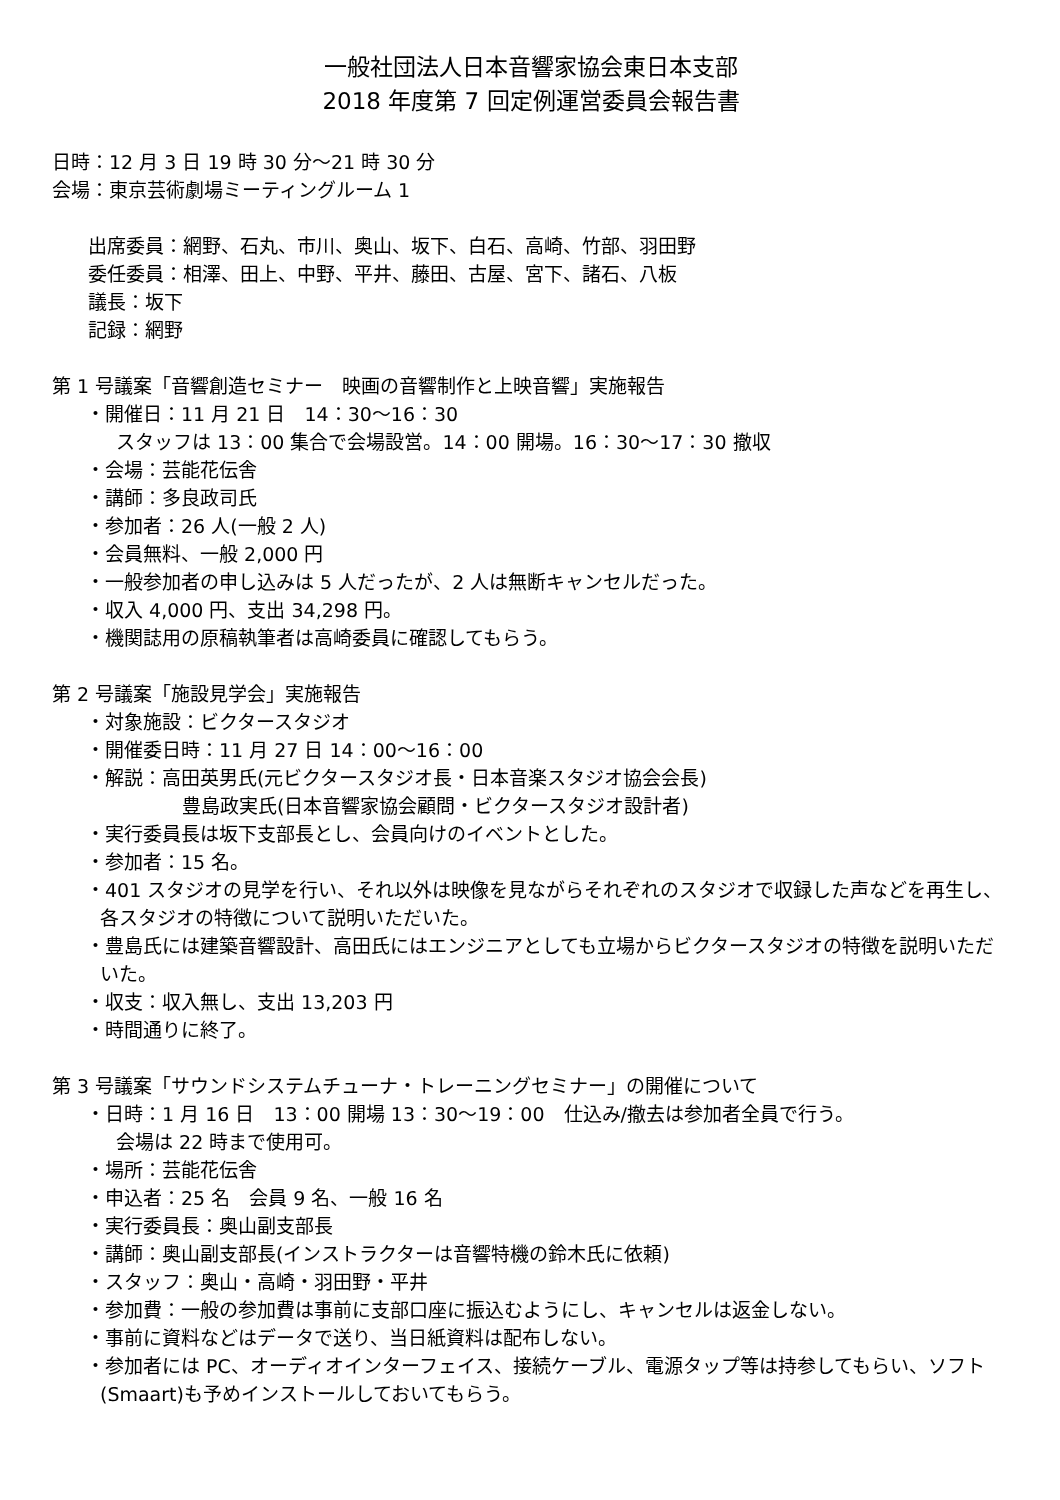一般社団法人日本音響家協会東日本支部
2018 年度第 7 回定例運営委員会報告書
日時：12 月 3 日 19 時 30 分～21 時 30 分
会場：東京芸術劇場ミーティングルーム 1
出席委員：網野、石丸、市川、奥山、坂下、白石、高崎、竹部、羽田野
委任委員：相澤、田上、中野、平井、藤田、古屋、宮下、諸石、八板
議長：坂下
記録：網野
第 1 号議案「音響創造セミナー　映画の音響制作と上映音響」実施報告
・開催日：11 月 21 日　14：30～16：30
スタッフは 13：00 集合で会場設営。14：00 開場。16：30～17：30 撤収
・会場：芸能花伝舎
・講師：多良政司氏
・参加者：26 人(一般 2 人)
・会員無料、一般 2,000 円
・一般参加者の申し込みは 5 人だったが、2 人は無断キャンセルだった。
・収入 4,000 円、支出 34,298 円。
・機関誌用の原稿執筆者は高崎委員に確認してもらう。
第 2 号議案「施設見学会」実施報告
・対象施設：ビクタースタジオ
・開催委日時：11 月 27 日 14：00～16：00
・解説：高田英男氏(元ビクタースタジオ長・日本音楽スタジオ協会会長)
豊島政実氏(日本音響家協会顧問・ビクタースタジオ設計者)
・実行委員長は坂下支部長とし、会員向けのイベントとした。
・参加者：15 名。
・401 スタジオの見学を行い、それ以外は映像を見ながらそれぞれのスタジオで収録した声などを再生し、各スタジオの特徴について説明いただいた。
・豊島氏には建築音響設計、高田氏にはエンジニアとしても立場からビクタースタジオの特徴を説明いただいた。
・収支：収入無し、支出 13,203 円
・時間通りに終了。
第 3 号議案「サウンドシステムチューナ・トレーニングセミナー」の開催について
・日時：1 月 16 日　13：00 開場 13：30～19：00　仕込み/撤去は参加者全員で行う。
会場は 22 時まで使用可。
・場所：芸能花伝舎
・申込者：25 名　会員 9 名、一般 16 名
・実行委員長：奥山副支部長
・講師：奥山副支部長(インストラクターは音響特機の鈴木氏に依頼)
・スタッフ：奥山・高崎・羽田野・平井
・参加費：一般の参加費は事前に支部口座に振込むようにし、キャンセルは返金しない。
・事前に資料などはデータで送り、当日紙資料は配布しない。
・参加者には PC、オーディオインターフェイス、接続ケーブル、電源タップ等は持参してもらい、ソフト(Smaart)も予めインストールしておいてもらう。